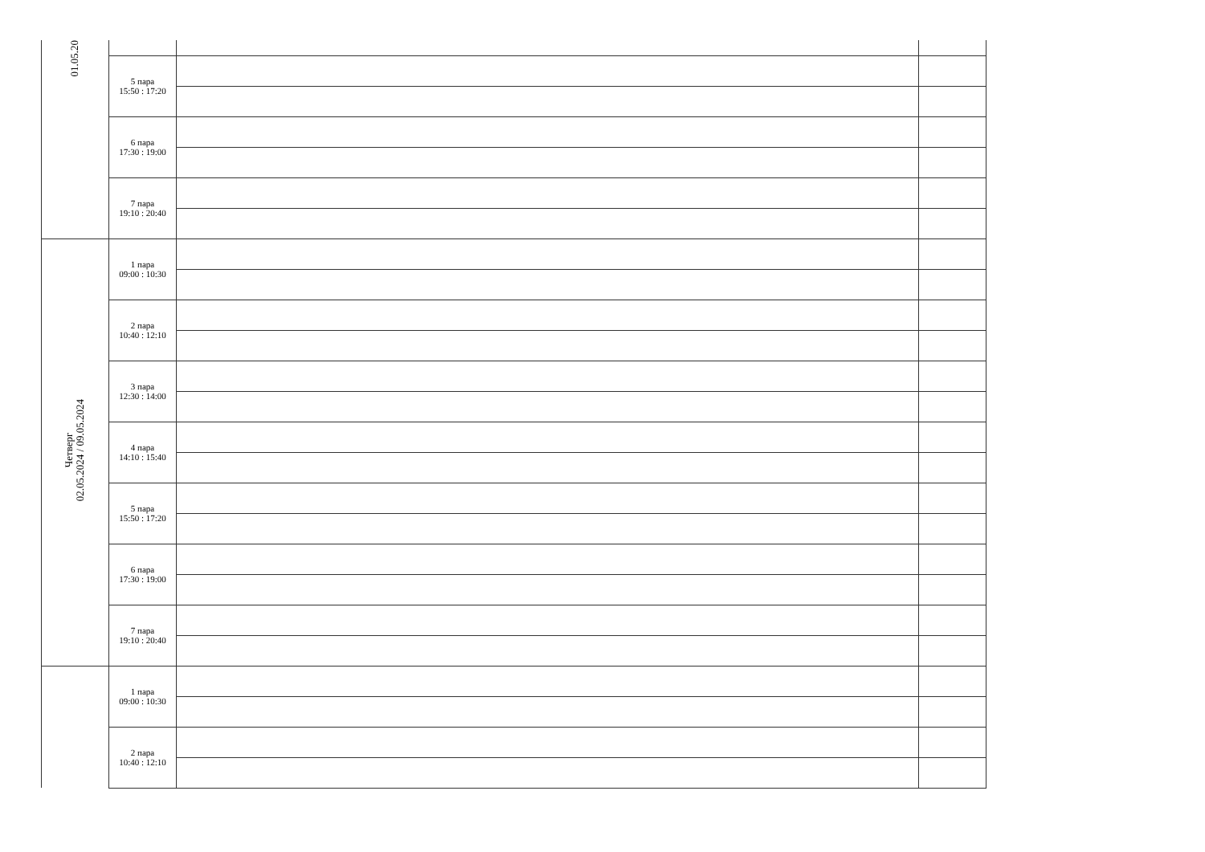| 01.05.20 | | | |
| | 5 пара 15:50 : 17:20 | | |
| | 6 пара 17:30 : 19:00 | | |
| | 7 пара 19:10 : 20:40 | | |
| Четверг 02.05.2024 / 09.05.2024 | 1 пара 09:00 : 10:30 | | |
| | 2 пара 10:40 : 12:10 | | |
| | 3 пара 12:30 : 14:00 | | |
| | 4 пара 14:10 : 15:40 | | |
| | 5 пара 15:50 : 17:20 | | |
| | 6 пара 17:30 : 19:00 | | |
| | 7 пара 19:10 : 20:40 | | |
| | 1 пара 09:00 : 10:30 | | |
| | 2 пара 10:40 : 12:10 | | |